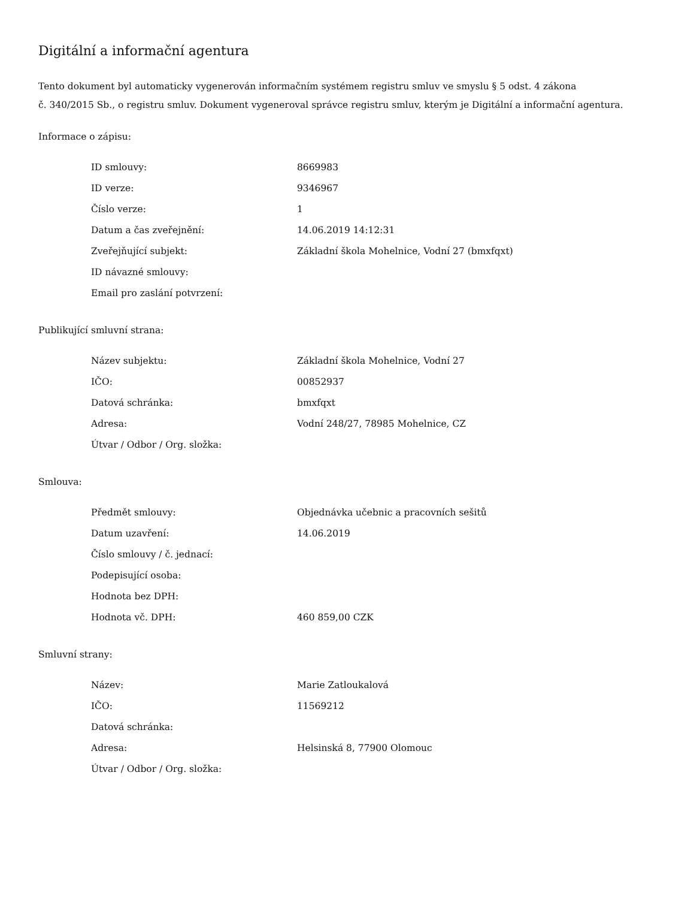Digitální a informační agentura
Tento dokument byl automaticky vygenerován informačním systémem registru smluv ve smyslu § 5 odst. 4 zákona
č. 340/2015 Sb., o registru smluv. Dokument vygeneroval správce registru smluv, kterým je Digitální a informační agentura.
Informace o zápisu:
| ID smlouvy: | 8669983 |
| ID verze: | 9346967 |
| Číslo verze: | 1 |
| Datum a čas zveřejnění: | 14.06.2019 14:12:31 |
| Zveřejňující subjekt: | Základní škola Mohelnice, Vodní 27 (bmxfqxt) |
| ID návazné smlouvy: | |
| Email pro zaslání potvrzení: | |
Publikující smluvní strana:
| Název subjektu: | Základní škola Mohelnice, Vodní 27 |
| IČO: | 00852937 |
| Datová schránka: | bmxfqxt |
| Adresa: | Vodní 248/27, 78985 Mohelnice, CZ |
| Útvar / Odbor / Org. složka: | |
Smlouva:
| Předmět smlouvy: | Objednávka učebnic a pracovních sešitů |
| Datum uzavření: | 14.06.2019 |
| Číslo smlouvy / č. jednací: | |
| Podepisující osoba: | |
| Hodnota bez DPH: | |
| Hodnota vč. DPH: | 460 859,00 CZK |
Smluvní strany:
| Název: | Marie Zatloukalová |
| IČO: | 11569212 |
| Datová schránka: | |
| Adresa: | Helsinská 8, 77900 Olomouc |
| Útvar / Odbor / Org. složka: | |